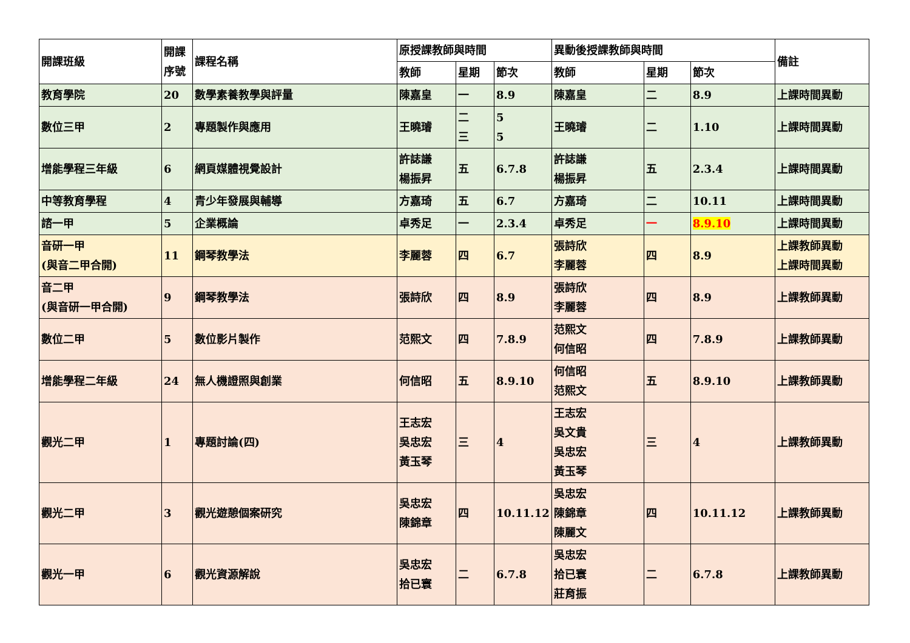| 開課班級 | 開課序號 | 課程名稱 | 原授課教師與時間 | | | 異動後授課教師與時間 | | | 備註 |
| --- | --- | --- | --- | --- | --- | --- | --- | --- | --- |
| | | | 教師 | 星期 | 節次 | 教師 | 星期 | 節次 | |
| 教育學院 | 20 | 數學素養教學與評量 | 陳嘉皇 | 一 | 8.9 | 陳嘉皇 | 二 | 8.9 | 上課時間異動 |
| 數位三甲 | 2 | 專題製作與應用 | 王曉璿 | 二 三 | 5 5 | 王曉璿 | 二 | 1.10 | 上課時間異動 |
| 增能學程三年級 | 6 | 網頁媒體視覺設計 | 許誌謙 楊振昇 | 五 | 6.7.8 | 許誌謙 楊振昇 | 五 | 2.3.4 | 上課時間異動 |
| 中等教育學程 | 4 | 青少年發展與輔導 | 方嘉琦 | 五 | 6.7 | 方嘉琦 | 二 | 10.11 | 上課時間異動 |
| 諮一甲 | 5 | 企業概論 | 卓秀足 | 一 | 2.3.4 | 卓秀足 | 一 | 8.9.10 | 上課時間異動 |
| 音研一甲 (與音二甲合開) | 11 | 鋼琴教學法 | 李麗蓉 | 四 | 6.7 | 張詩欣 李麗蓉 | 四 | 8.9 | 上課教師異動 上課時間異動 |
| 音二甲 (與音研一甲合開) | 9 | 鋼琴教學法 | 張詩欣 | 四 | 8.9 | 張詩欣 李麗蓉 | 四 | 8.9 | 上課教師異動 |
| 數位二甲 | 5 | 數位影片製作 | 范熙文 | 四 | 7.8.9 | 范熙文 何信昭 | 四 | 7.8.9 | 上課教師異動 |
| 增能學程二年級 | 24 | 無人機證照與創業 | 何信昭 | 五 | 8.9.10 | 何信昭 范熙文 | 五 | 8.9.10 | 上課教師異動 |
| 觀光二甲 | 1 | 專題討論(四) | 王志宏 吳忠宏 黃玉琴 | 三 | 4 | 王志宏 吳文貴 吳忠宏 黃玉琴 | 三 | 4 | 上課教師異動 |
| 觀光二甲 | 3 | 觀光遊憩個案研究 | 吳忠宏 陳錦章 | 四 | 10.11.12 | 吳忠宏 陳錦章 陳麗文 | 四 | 10.11.12 | 上課教師異動 |
| 觀光一甲 | 6 | 觀光資源解說 | 吳忠宏 拾已寰 | 二 | 6.7.8 | 吳忠宏 拾已寰 莊育振 | 二 | 6.7.8 | 上課教師異動 |